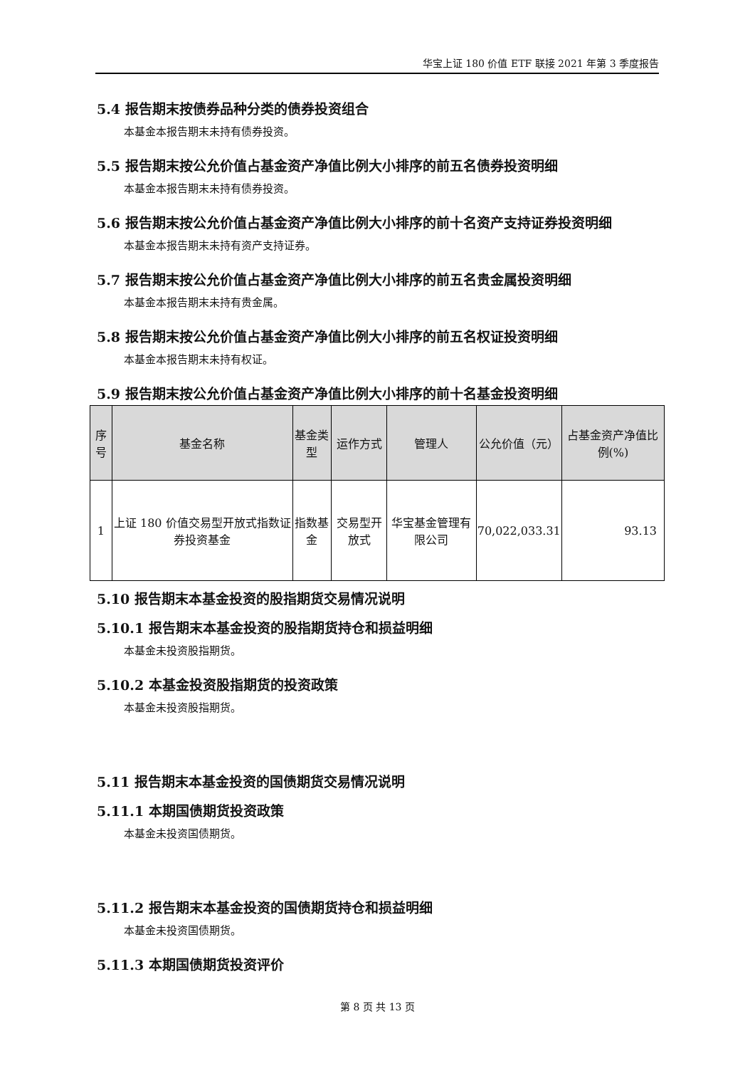华宝上证 180 价值 ETF 联接 2021 年第 3 季度报告
5.4 报告期末按债券品种分类的债券投资组合
本基金本报告期末未持有债券投资。
5.5 报告期末按公允价值占基金资产净值比例大小排序的前五名债券投资明细
本基金本报告期末未持有债券投资。
5.6 报告期末按公允价值占基金资产净值比例大小排序的前十名资产支持证券投资明细
本基金本报告期末未持有资产支持证券。
5.7 报告期末按公允价值占基金资产净值比例大小排序的前五名贵金属投资明细
本基金本报告期末未持有贵金属。
5.8 报告期末按公允价值占基金资产净值比例大小排序的前五名权证投资明细
本基金本报告期末未持有权证。
5.9 报告期末按公允价值占基金资产净值比例大小排序的前十名基金投资明细
| 序号 | 基金名称 | 基金类型 | 运作方式 | 管理人 | 公允价值（元） | 占基金资产净值比例(%) |
| --- | --- | --- | --- | --- | --- | --- |
| 1 | 上证 180 价值交易型开放式指数证券投资基金 | 指数基金 | 交易型开放式 | 华宝基金管理有限公司 | 70,022,033.31 | 93.13 |
5.10 报告期末本基金投资的股指期货交易情况说明
5.10.1 报告期末本基金投资的股指期货持仓和损益明细
本基金未投资股指期货。
5.10.2 本基金投资股指期货的投资政策
本基金未投资股指期货。
5.11 报告期末本基金投资的国债期货交易情况说明
5.11.1 本期国债期货投资政策
本基金未投资国债期货。
5.11.2 报告期末本基金投资的国债期货持仓和损益明细
本基金未投资国债期货。
5.11.3 本期国债期货投资评价
第 8 页 共 13 页